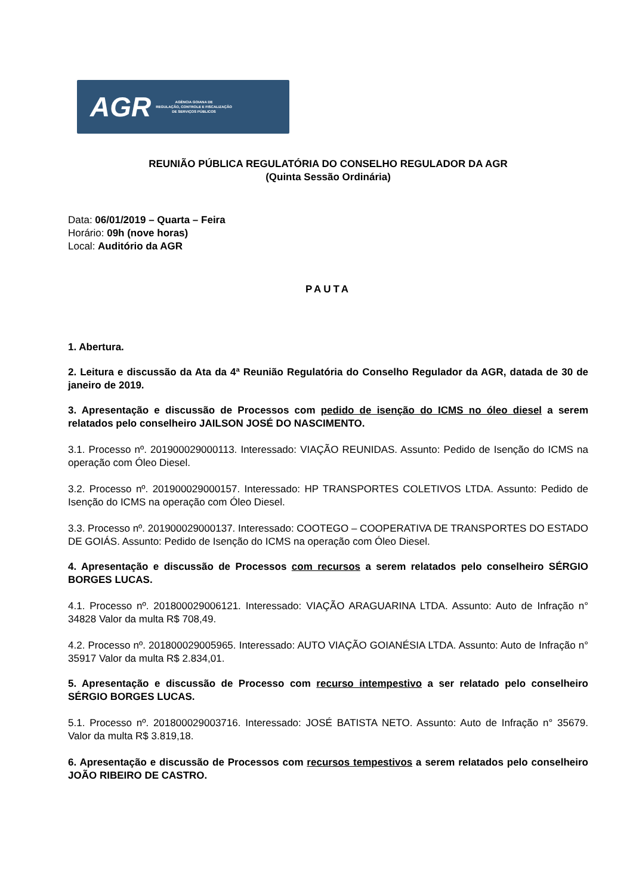AGR AGÊNCIA GOIANA DE
REGULAÇÃO, CONTROLE E FISCALIZAÇÃO
DE SERVIÇOS PÚBLICOS
REUNIÃO PÚBLICA REGULATÓRIA DO CONSELHO REGULADOR DA AGR
(Quinta Sessão Ordinária)
Data: 06/01/2019 – Quarta – Feira
Horário: 09h (nove horas)
Local: Auditório da AGR
PAUTA
1. Abertura.
2. Leitura e discussão da Ata da 4ª Reunião Regulatória do Conselho Regulador da AGR, datada de 30 de janeiro de 2019.
3. Apresentação e discussão de Processos com pedido de isenção do ICMS no óleo diesel a serem relatados pelo conselheiro JAILSON JOSÉ DO NASCIMENTO.
3.1. Processo nº. 201900029000113. Interessado: VIAÇÃO REUNIDAS. Assunto: Pedido de Isenção do ICMS na operação com Óleo Diesel.
3.2. Processo nº. 201900029000157. Interessado: HP TRANSPORTES COLETIVOS LTDA. Assunto: Pedido de Isenção do ICMS na operação com Óleo Diesel.
3.3. Processo nº. 201900029000137. Interessado: COOTEGO – COOPERATIVA DE TRANSPORTES DO ESTADO DE GOIÁS. Assunto: Pedido de Isenção do ICMS na operação com Óleo Diesel.
4. Apresentação e discussão de Processos com recursos a serem relatados pelo conselheiro SÉRGIO BORGES LUCAS.
4.1. Processo nº. 201800029006121. Interessado: VIAÇÃO ARAGUARINA LTDA. Assunto: Auto de Infração n° 34828 Valor da multa R$ 708,49.
4.2. Processo nº. 201800029005965. Interessado: AUTO VIAÇÃO GOIANÉSIA LTDA. Assunto: Auto de Infração n° 35917 Valor da multa R$ 2.834,01.
5. Apresentação e discussão de Processo com recurso intempestivo a ser relatado pelo conselheiro SÉRGIO BORGES LUCAS.
5.1. Processo nº. 201800029003716. Interessado: JOSÉ BATISTA NETO. Assunto: Auto de Infração n° 35679. Valor da multa R$ 3.819,18.
6. Apresentação e discussão de Processos com recursos tempestivos a serem relatados pelo conselheiro JOÃO RIBEIRO DE CASTRO.